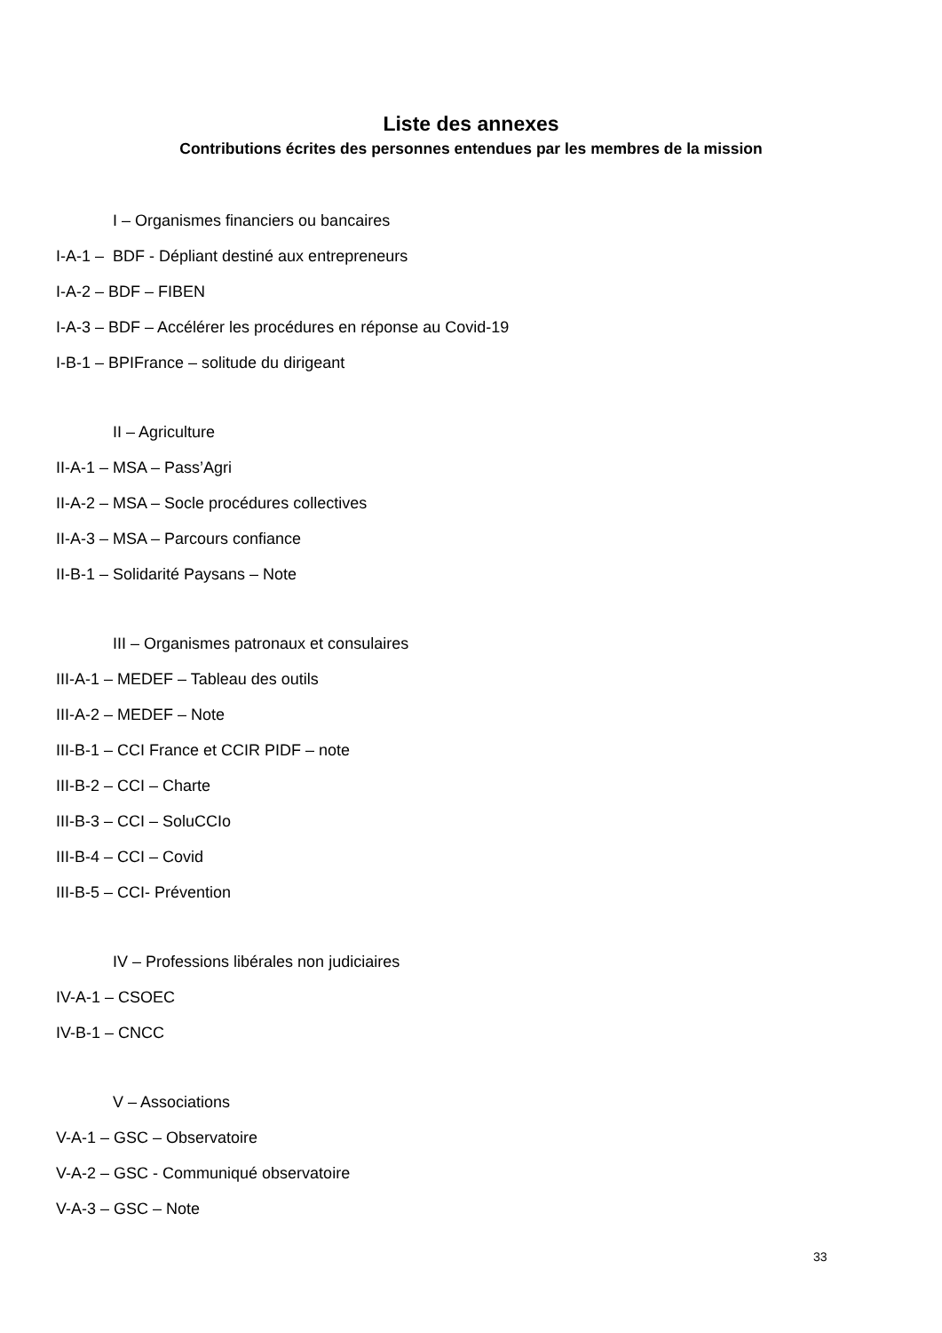Liste des annexes
Contributions écrites des personnes entendues par les membres de la mission
I – Organismes financiers ou bancaires
I-A-1 – BDF - Dépliant destiné aux entrepreneurs
I-A-2 – BDF – FIBEN
I-A-3 – BDF – Accélérer les procédures en réponse au Covid-19
I-B-1 – BPIFrance – solitude du dirigeant
II – Agriculture
II-A-1 – MSA – Pass’Agri
II-A-2 – MSA – Socle procédures collectives
II-A-3 – MSA – Parcours confiance
II-B-1 – Solidarité Paysans – Note
III – Organismes patronaux et consulaires
III-A-1 – MEDEF – Tableau des outils
III-A-2 – MEDEF – Note
III-B-1 – CCI France et CCIR PIDF – note
III-B-2 – CCI – Charte
III-B-3 – CCI – SoluCCIo
III-B-4 – CCI – Covid
III-B-5 – CCI- Prévention
IV – Professions libérales non judiciaires
IV-A-1 – CSOEC
IV-B-1 – CNCC
V – Associations
V-A-1 – GSC – Observatoire
V-A-2 – GSC - Communiqué observatoire
V-A-3 – GSC – Note
33